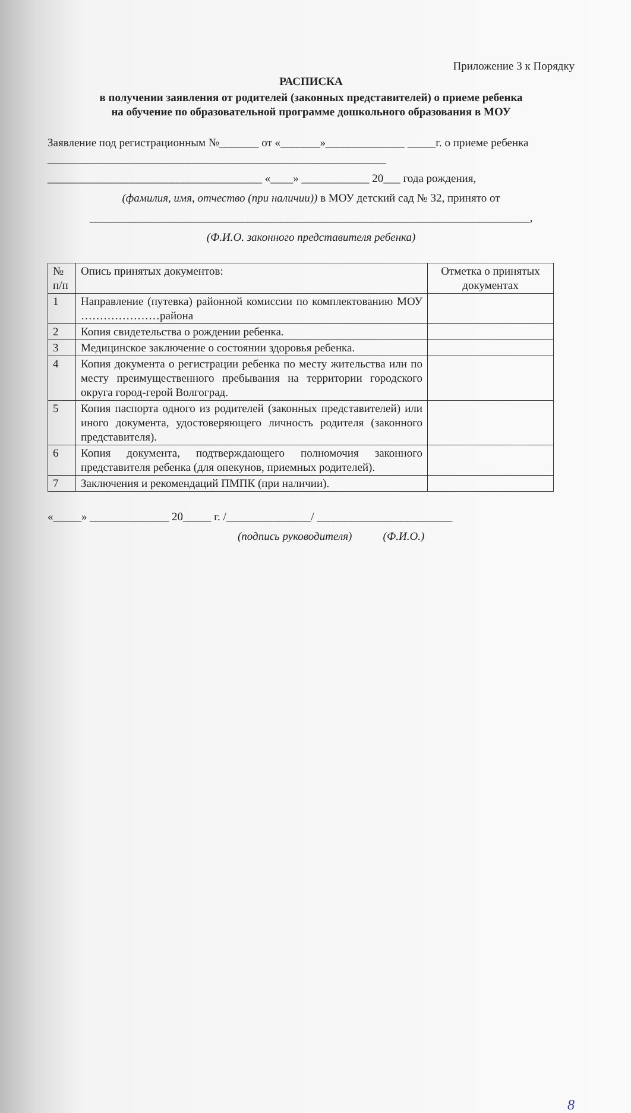Приложение 3 к Порядку
РАСПИСКА
в получении заявления от родителей (законных представителей) о приеме ребенка
на обучение по образовательной программе дошкольного образования в МОУ
Заявление под регистрационным №_______ от «_______»______________ _____г. о приеме ребенка ____________________________________________________________
______________________________________ «____» ____________ 20___ года рождения,
(фамилия, имя, отчество (при наличии)) в МОУ детский сад № 32, принято от
______________________________________________________________________________,
(Ф.И.О. законного представителя ребенка)
| № п/п | Опись принятых документов: | Отметка о принятых документах |
| 1 | Направление (путевка) районной комиссии по комплектованию МОУ …………………района | |
| 2 | Копия свидетельства о рождении ребенка. | |
| 3 | Медицинское заключение о состоянии здоровья ребенка. | |
| 4 | Копия документа о регистрации ребенка по месту жительства или по месту преимущественного пребывания на территории городского округа город-герой Волгоград. | |
| 5 | Копия паспорта одного из родителей (законных представителей) или иного документа, удостоверяющего личность родителя (законного представителя). | |
| 6 | Копия документа, подтверждающего полномочия законного представителя ребенка (для опекунов, приемных родителей). | |
| 7 | Заключения и рекомендаций ПМПК (при наличии). | |
«_____» ______________ 20_____ г. /_______________/ ________________________
(подпись руководителя) (Ф.И.О.)
8